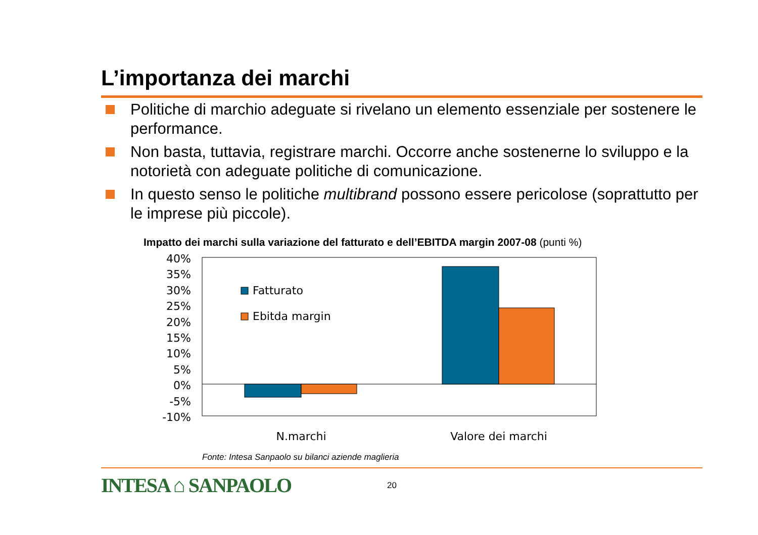L’importanza dei marchi
Politiche di marchio adeguate si rivelano un elemento essenziale per sostenere le performance.
Non basta, tuttavia, registrare marchi. Occorre anche sostenerne lo sviluppo e la notorietà con adeguate politiche di comunicazione.
In questo senso le politiche multibrand possono essere pericolose (soprattutto per le imprese più piccole).
Impatto dei marchi sulla variazione del fatturato e dell’EBITDA margin 2007-08 (punti %)
40%
35%
30%
25%
20%
15%
10%
5%
0%
-5%
-10%
Fatturato
Ebitda margin
N.marchi
Valore dei marchi
Fonte: Intesa Sanpaolo su bilanci aziende maglieria
INTESA ⌂ SANPAOLO 20